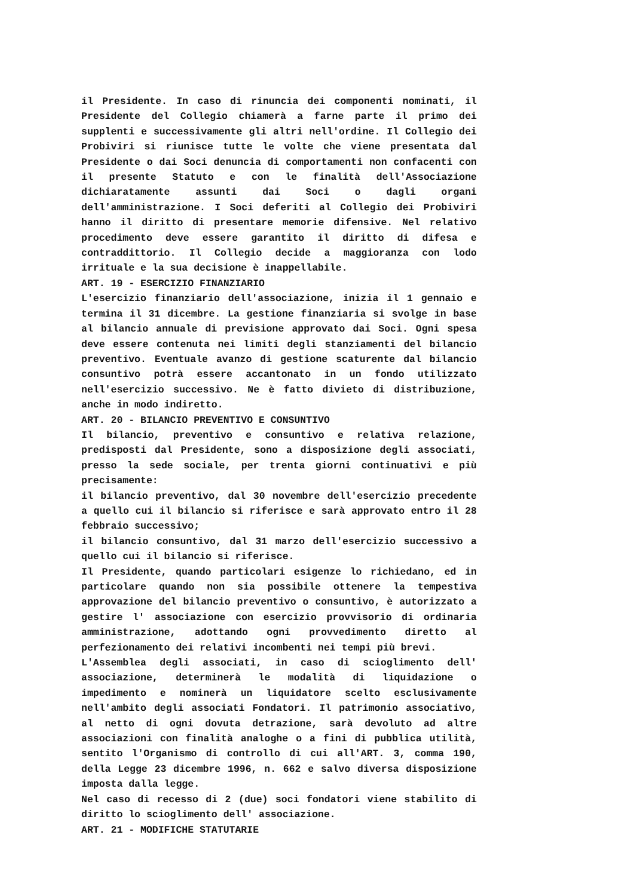il Presidente. In caso di rinuncia dei componenti nominati, il Presidente del Collegio chiamerà a farne parte il primo dei supplenti e successivamente gli altri nell'ordine. Il Collegio dei Probiviri si riunisce tutte le volte che viene presentata dal Presidente o dai Soci denuncia di comportamenti non confacenti con il presente Statuto e con le finalità dell'Associazione dichiaratamente assunti dai Soci o dagli organi dell'amministrazione. I Soci deferiti al Collegio dei Probiviri hanno il diritto di presentare memorie difensive. Nel relativo procedimento deve essere garantito il diritto di difesa e contraddittorio. Il Collegio decide a maggioranza con lodo irrituale e la sua decisione è inappellabile.
ART. 19 - ESERCIZIO FINANZIARIO
L'esercizio finanziario dell'associazione, inizia il 1 gennaio e termina il 31 dicembre. La gestione finanziaria si svolge in base al bilancio annuale di previsione approvato dai Soci. Ogni spesa deve essere contenuta nei limiti degli stanziamenti del bilancio preventivo. Eventuale avanzo di gestione scaturente dal bilancio consuntivo potrà essere accantonato in un fondo utilizzato nell'esercizio successivo. Ne è fatto divieto di distribuzione, anche in modo indiretto.
ART. 20 - BILANCIO PREVENTIVO E CONSUNTIVO
Il bilancio, preventivo e consuntivo e relativa relazione, predisposti dal Presidente, sono a disposizione degli associati, presso la sede sociale, per trenta giorni continuativi e più precisamente:
il bilancio preventivo, dal 30 novembre dell'esercizio precedente a quello cui il bilancio si riferisce e sarà approvato entro il 28 febbraio successivo;
il bilancio consuntivo, dal 31 marzo dell'esercizio successivo a quello cui il bilancio si riferisce.
Il Presidente, quando particolari esigenze lo richiedano, ed in particolare quando non sia possibile ottenere la tempestiva approvazione del bilancio preventivo o consuntivo, è autorizzato a gestire l' associazione con esercizio provvisorio di ordinaria amministrazione, adottando ogni provvedimento diretto al perfezionamento dei relativi incombenti nei tempi più brevi.
L'Assemblea degli associati, in caso di scioglimento dell' associazione, determinerà le modalità di liquidazione o impedimento e nominerà un liquidatore scelto esclusivamente nell'ambito degli associati Fondatori. Il patrimonio associativo, al netto di ogni dovuta detrazione, sarà devoluto ad altre associazioni con finalità analoghe o a fini di pubblica utilità, sentito l'Organismo di controllo di cui all'ART. 3, comma 190, della Legge 23 dicembre 1996, n. 662 e salvo diversa disposizione imposta dalla legge.
Nel caso di recesso di 2 (due) soci fondatori viene stabilito di diritto lo scioglimento dell' associazione.
ART. 21 - MODIFICHE STATUTARIE